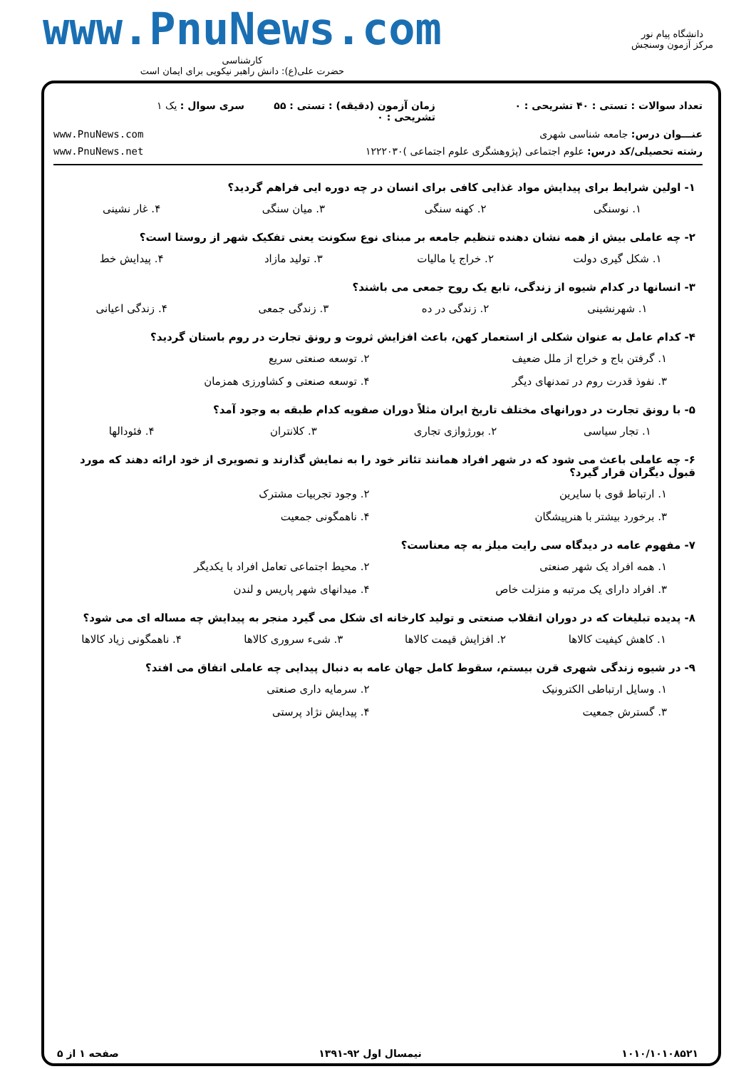دانشگاه پیام نور
مرکز آزمون وسنجش
www.PnuNews.com
کارشناسی
حضرت علی(ع): دانش راهبر نیکویی برای ایمان است
تعداد سوالات : تستی : ۴۰ تشریحی : ۰
زمان آزمون (دقیقه) : تستی : ۵۵ تشریحی : ۰
سری سوال : یک ۱
عنـــوان درس: جامعه شناسی شهری
www.PnuNews.com
رشته تحصیلی/کد درس: علوم اجتماعی (پژوهشگری علوم اجتماعی )۱۲۲۲۰۳۰
www.PnuNews.net
۱- اولین شرایط برای پیدایش مواد غذایی کافی برای انسان در چه دوره ایی فراهم گردید؟
۱. نوسنگی ۲. کهنه سنگی ۳. میان سنگی ۴. غار نشینی
۲- چه عاملی بیش از همه نشان دهنده تنظیم جامعه بر مبنای نوع سکونت یعنی تفکیک شهر از روستا است؟
۱. شکل گیری دولت ۲. خراج یا مالیات ۳. تولید مازاد ۴. پیدایش خط
۳- انسانها در کدام شیوه از زندگی، تابع یک روح جمعی می باشند؟
۱. شهرنشینی ۲. زندگی در ده ۳. زندگی جمعی ۴. زندگی اعیانی
۴- کدام عامل به عنوان شکلی از استعمار کهن، باعث افزایش ثروت و رونق تجارت در روم باستان گردید؟
۱. گرفتن باج و خراج از ملل ضعیف ۲. توسعه صنعتی سریع ۳. نفوذ قدرت روم در تمدنهای دیگر ۴. توسعه صنعتی و کشاورزی همزمان
۵- با رونق تجارت در دورانهای مختلف تاریخ ایران مثلاً دوران صفویه کدام طبقه به وجود آمد؟
۱. تجار سیاسی ۲. بورژوازی تجاری ۳. کلانتران ۴. فئودالها
۶- چه عاملی باعث می شود که در شهر افراد همانند تئاتر خود را به نمایش گذارند و تصویری از خود ارائه دهند که مورد قبول دیگران قرار گیرد؟
۱. ارتباط قوی با سایرین ۲. وجود تجربیات مشترک ۳. برخورد بیشتر با هنرپیشگان ۴. ناهمگونی جمعیت
۷- مفهوم عامه در دیدگاه سی رایت میلز به چه معناست؟
۱. همه افراد یک شهر صنعتی ۲. محیط اجتماعی تعامل افراد با یکدیگر ۳. افراد دارای یک مرتبه و منزلت خاص ۴. میدانهای شهر پاریس و لندن
۸- پدیده تبلیغات که در دوران انقلاب صنعتی و تولید کارخانه ای شکل می گیرد منجر به پیدایش چه مساله ای می شود؟
۱. کاهش کیفیت کالاها ۲. افزایش قیمت کالاها ۳. شیء سروری کالاها ۴. ناهمگونی زیاد کالاها
۹- در شیوه زندگی شهری قرن بیستم، سقوط کامل جهان عامه به دنبال پیدایی چه عاملی اتفاق می افتد؟
۱. وسایل ارتباطی الکترونیک ۲. سرمایه داری صنعتی ۳. گسترش جمعیت ۴. پیدایش نژاد پرستی
۱۰۱۰/۱۰۱۰۸۵۲۱ نیمسال اول ۹۲-۱۳۹۱ صفحه ۱ از ۵